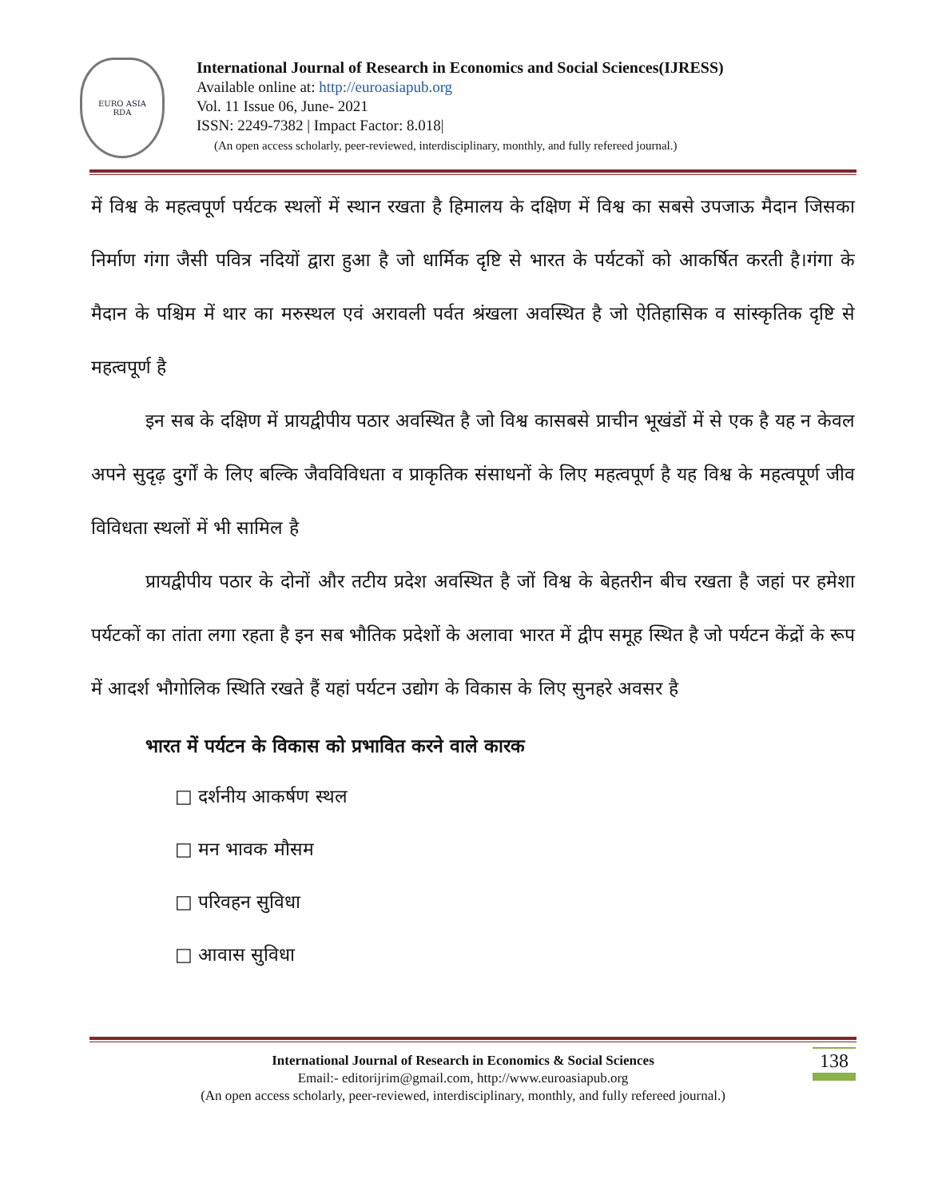EURO ASIA
RDA
International Journal of Research in Economics and Social Sciences(IJRESS)
Available online at: http://euroasiapub.org
Vol. 11 Issue 06, June- 2021
ISSN: 2249-7382 | Impact Factor: 8.018|
(An open access scholarly, peer-reviewed, interdisciplinary, monthly, and fully refereed journal.)
में विश्व के महत्वपूर्ण पर्यटक स्थलों में स्थान रखता है हिमालय के दक्षिण में विश्व का सबसे उपजाऊ मैदान जिसका निर्माण गंगा जैसी पवित्र नदियों द्वारा हुआ है जो धार्मिक दृष्टि से भारत के पर्यटकों को आकर्षित करती है।गंगा के मैदान के पश्चिम में थार का मरुस्थल एवं अरावली पर्वत श्रंखला अवस्थित है जो ऐतिहासिक व सांस्कृतिक दृष्टि से महत्वपूर्ण है
इन सब के दक्षिण में प्रायद्वीपीय पठार अवस्थित है जो विश्व कासबसे प्राचीन भूखंडों में से एक है यह न केवल अपने सुदृढ़ दुर्गों के लिए बल्कि जैवविविधता व प्राकृतिक संसाधनों के लिए महत्वपूर्ण है यह विश्व के महत्वपूर्ण जीव विविधता स्थलों में भी सामिल है
प्रायद्वीपीय पठार के दोनों और तटीय प्रदेश अवस्थित है जों विश्व के बेहतरीन बीच रखता है जहां पर हमेशा पर्यटकों का तांता लगा रहता है इन सब भौतिक प्रदेशों के अलावा भारत में द्वीप समूह स्थित है जो पर्यटन केंद्रों के रूप में आदर्श भौगोलिक स्थिति रखते हैं यहां पर्यटन उद्योग के विकास के लिए सुनहरे अवसर है
भारत में पर्यटन के विकास को प्रभावित करने वाले कारक
□ दर्शनीय आकर्षण स्थल
□ मन भावक मौसम
□ परिवहन सुविधा
□ आवास सुविधा
International Journal of Research in Economics & Social Sciences
Email:- editorijrim@gmail.com, http://www.euroasiapub.org
(An open access scholarly, peer-reviewed, interdisciplinary, monthly, and fully refereed journal.)
138